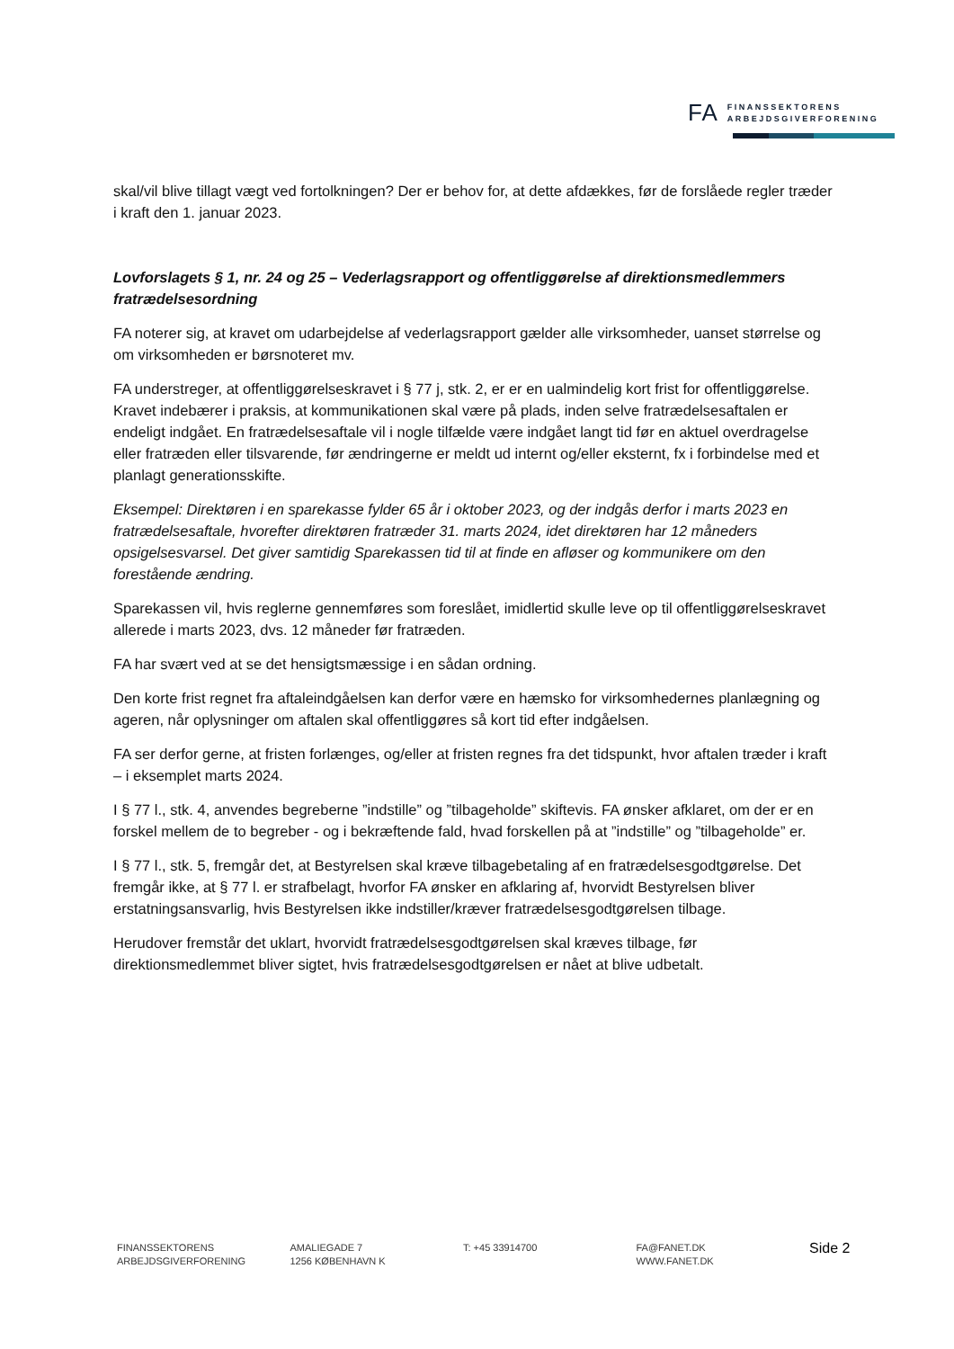FA FINANSSEKTORENS
ARBEJDSGIVERFORENING
skal/vil blive tillagt vægt ved fortolkningen? Der er behov for, at dette afdækkes, før de forslåede regler træder i kraft den 1. januar 2023.
Lovforslagets § 1, nr. 24 og 25 – Vederlagsrapport og offentliggørelse af direktionsmedlemmers fratrædelsesordning
FA noterer sig, at kravet om udarbejdelse af vederlagsrapport gælder alle virksomheder, uanset størrelse og om virksomheden er børsnoteret mv.
FA understreger, at offentliggørelseskravet i § 77 j, stk. 2, er er en ualmindelig kort frist for offentliggørelse. Kravet indebærer i praksis, at kommunikationen skal være på plads, inden selve fratrædelsesaftalen er endeligt indgået. En fratrædelsesaftale vil i nogle tilfælde være indgået langt tid før en aktuel overdragelse eller fratræden eller tilsvarende, før ændringerne er meldt ud internt og/eller eksternt, fx i forbindelse med et planlagt generationsskifte.
Eksempel: Direktøren i en sparekasse fylder 65 år i oktober 2023, og der indgås derfor i marts 2023 en fratrædelsesaftale, hvorefter direktøren fratræder 31. marts 2024, idet direktøren har 12 måneders opsigelsesvarsel. Det giver samtidig Sparekassen tid til at finde en afløser og kommunikere om den forestående ændring.
Sparekassen vil, hvis reglerne gennemføres som foreslået, imidlertid skulle leve op til offentliggørelseskravet allerede i marts 2023, dvs. 12 måneder før fratræden.
FA har svært ved at se det hensigtsmæssige i en sådan ordning.
Den korte frist regnet fra aftaleindgåelsen kan derfor være en hæmsko for virksomhedernes planlægning og ageren, når oplysninger om aftalen skal offentliggøres så kort tid efter indgåelsen.
FA ser derfor gerne, at fristen forlænges, og/eller at fristen regnes fra det tidspunkt, hvor aftalen træder i kraft – i eksemplet marts 2024.
I § 77 l., stk. 4, anvendes begreberne ”indstille” og ”tilbageholde” skiftevis. FA ønsker afklaret, om der er en forskel mellem de to begreber - og i bekræftende fald, hvad forskellen på at ”indstille” og ”tilbageholde” er.
I § 77 l., stk. 5, fremgår det, at Bestyrelsen skal kræve tilbagebetaling af en fratrædelsesgodtgørelse. Det fremgår ikke, at § 77 l. er strafbelagt, hvorfor FA ønsker en afklaring af, hvorvidt Bestyrelsen bliver erstatningsansvarlig, hvis Bestyrelsen ikke indstiller/kræver fratrædelsesgodtgørelsen tilbage.
Herudover fremstår det uklart, hvorvidt fratrædelsesgodtgørelsen skal kræves tilbage, før direktionsmedlemmet bliver sigtet, hvis fratrædelsesgodtgørelsen er nået at blive udbetalt.
FINANSSEKTORENS
ARBEJDSGIVERFORENING
AMALIEGADE 7
1256 KØBENHAVN K
T: +45 33914700 FA@FANET.DK
WWW.FANET.DK
Side 2